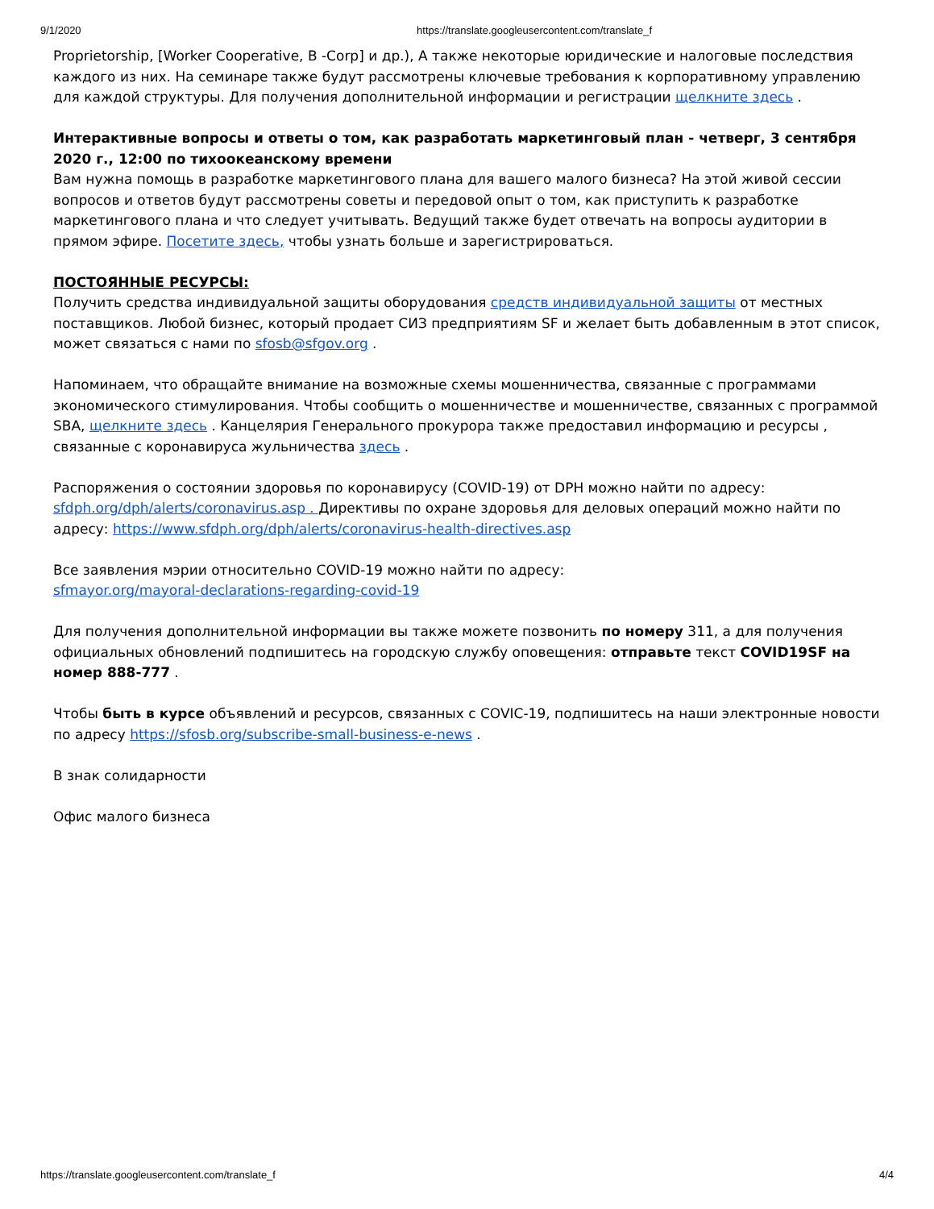9/1/2020 https://translate.googleusercontent.com/translate_f
Proprietorship, [Worker Cooperative, B -Corp] и др.), А также некоторые юридические и налоговые последствия каждого из них. На семинаре также будут рассмотрены ключевые требования к корпоративному управлению для каждой структуры. Для получения дополнительной информации и регистрации щелкните здесь .
Интерактивные вопросы и ответы о том, как разработать маркетинговый план - четверг, 3 сентября 2020 г., 12:00 по тихоокеанскому времени
Вам нужна помощь в разработке маркетингового плана для вашего малого бизнеса? На этой живой сессии вопросов и ответов будут рассмотрены советы и передовой опыт о том, как приступить к разработке маркетингового плана и что следует учитывать. Ведущий также будет отвечать на вопросы аудитории в прямом эфире. Посетите здесь, чтобы узнать больше и зарегистрироваться.
ПОСТОЯННЫЕ РЕСУРСЫ:
Получить средства индивидуальной защиты оборудования средств индивидуальной защиты от местных поставщиков. Любой бизнес, который продает СИЗ предприятиям SF и желает быть добавленным в этот список, может связаться с нами по sfosb@sfgov.org .
Напоминаем, что обращайте внимание на возможные схемы мошенничества, связанные с программами экономического стимулирования. Чтобы сообщить о мошенничестве и мошенничестве, связанных с программой SBA, щелкните здесь . Канцелярия Генерального прокурора также предоставил информацию и ресурсы , связанные с коронавируса жульничества здесь .
Распоряжения о состоянии здоровья по коронавирусу (COVID-19) от DPH можно найти по адресу: sfdph.org/dph/alerts/coronavirus.asp . Директивы по охране здоровья для деловых операций можно найти по адресу: https://www.sfdph.org/dph/alerts/coronavirus-health-directives.asp
Все заявления мэрии относительно COVID-19 можно найти по адресу:
sfmayor.org/mayoral-declarations-regarding-covid-19
Для получения дополнительной информации вы также можете позвонить по номеру 311, а для получения официальных обновлений подпишитесь на городскую службу оповещения: отправьте текст COVID19SF на номер 888-777 .
Чтобы быть в курсе объявлений и ресурсов, связанных с COVIC-19, подпишитесь на наши электронные новости по адресу https://sfosb.org/subscribe-small-business-e-news .
В знак солидарности
Офис малого бизнеса
https://translate.googleusercontent.com/translate_f 4/4